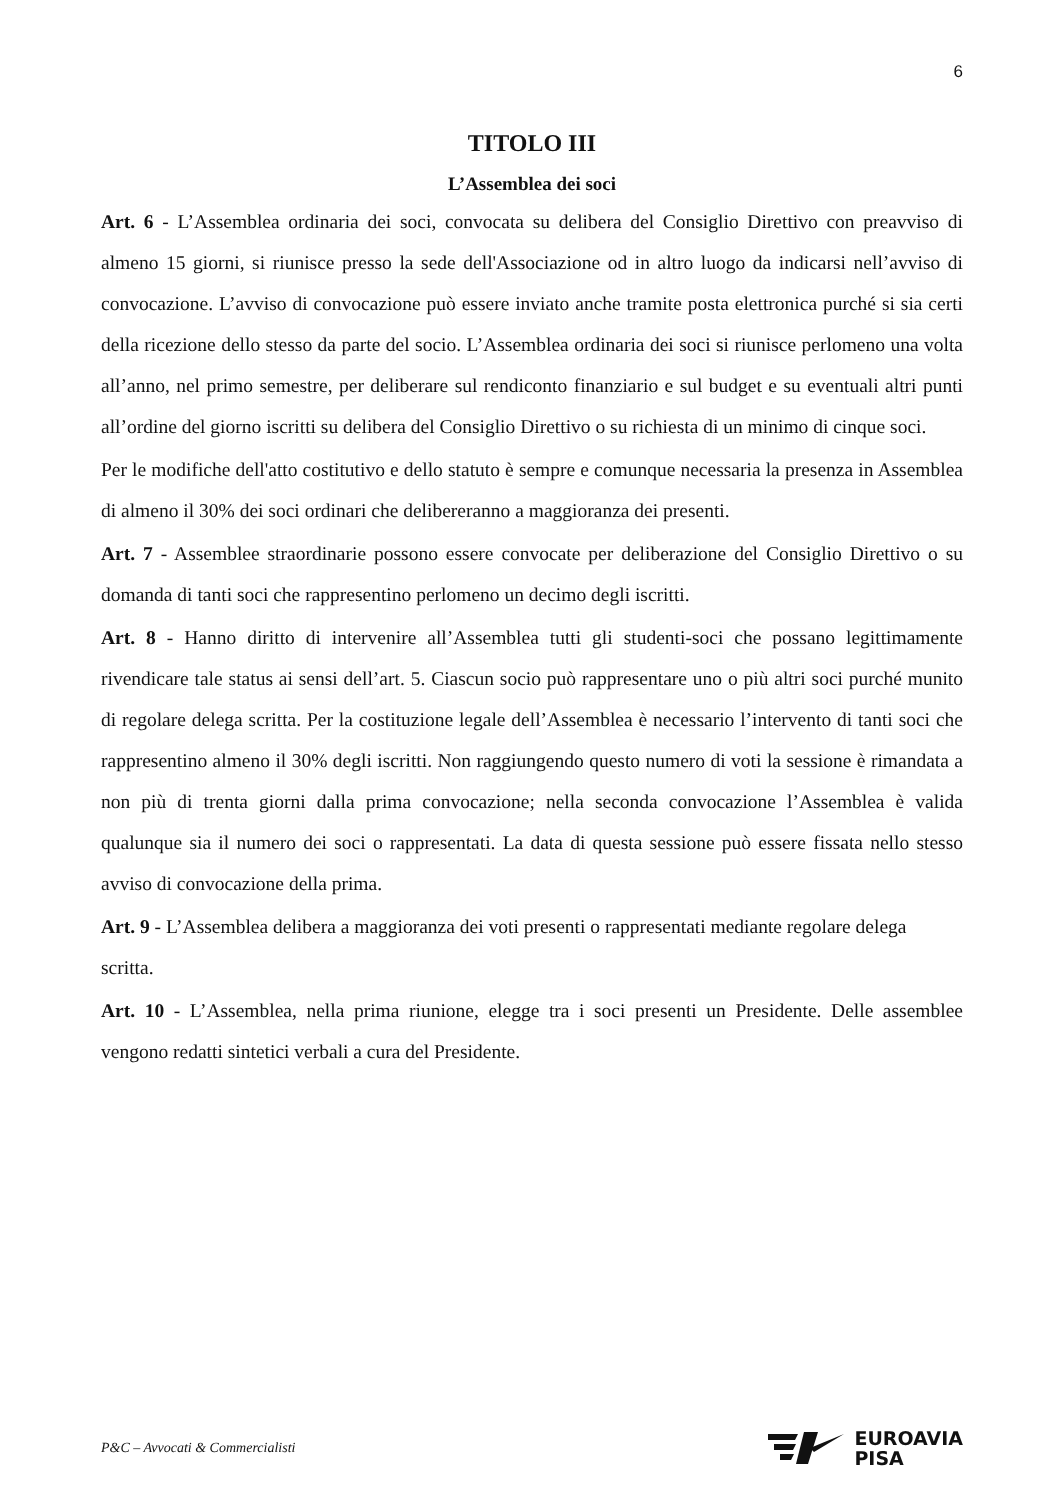6
TITOLO III
L’Assemblea dei soci
Art. 6 - L’Assemblea ordinaria dei soci, convocata su delibera del Consiglio Direttivo con preavviso di almeno 15 giorni, si riunisce presso la sede dell'Associazione od in altro luogo da indicarsi nell’avviso di convocazione. L’avviso di convocazione può essere inviato anche tramite posta elettronica purché si sia certi della ricezione dello stesso da parte del socio. L’Assemblea ordinaria dei soci si riunisce perlomeno una volta all’anno, nel primo semestre, per deliberare sul rendiconto finanziario e sul budget e su eventuali altri punti all’ordine del giorno iscritti su delibera del Consiglio Direttivo o su richiesta di un minimo di cinque soci.
Per le modifiche dell'atto costitutivo e dello statuto è sempre e comunque necessaria la presenza in Assemblea di almeno il 30% dei soci ordinari che delibereranno a maggioranza dei presenti.
Art. 7 - Assemblee straordinarie possono essere convocate per deliberazione del Consiglio Direttivo o su domanda di tanti soci che rappresentino perlomeno un decimo degli iscritti.
Art. 8 - Hanno diritto di intervenire all’Assemblea tutti gli studenti-soci che possano legittimamente rivendicare tale status ai sensi dell’art. 5. Ciascun socio può rappresentare uno o più altri soci purché munito di regolare delega scritta. Per la costituzione legale dell’Assemblea è necessario l’intervento di tanti soci che rappresentino almeno il 30% degli iscritti. Non raggiungendo questo numero di voti la sessione è rimandata a non più di trenta giorni dalla prima convocazione; nella seconda convocazione l’Assemblea è valida qualunque sia il numero dei soci o rappresentati. La data di questa sessione può essere fissata nello stesso avviso di convocazione della prima.
Art. 9 - L’Assemblea delibera a maggioranza dei voti presenti o rappresentati mediante regolare delega scritta.
Art. 10 - L’Assemblea, nella prima riunione, elegge tra i soci presenti un Presidente. Delle assemblee vengono redatti sintetici verbali a cura del Presidente.
P&C – Avvocati & Commercialisti
EUROAVIA
PISA